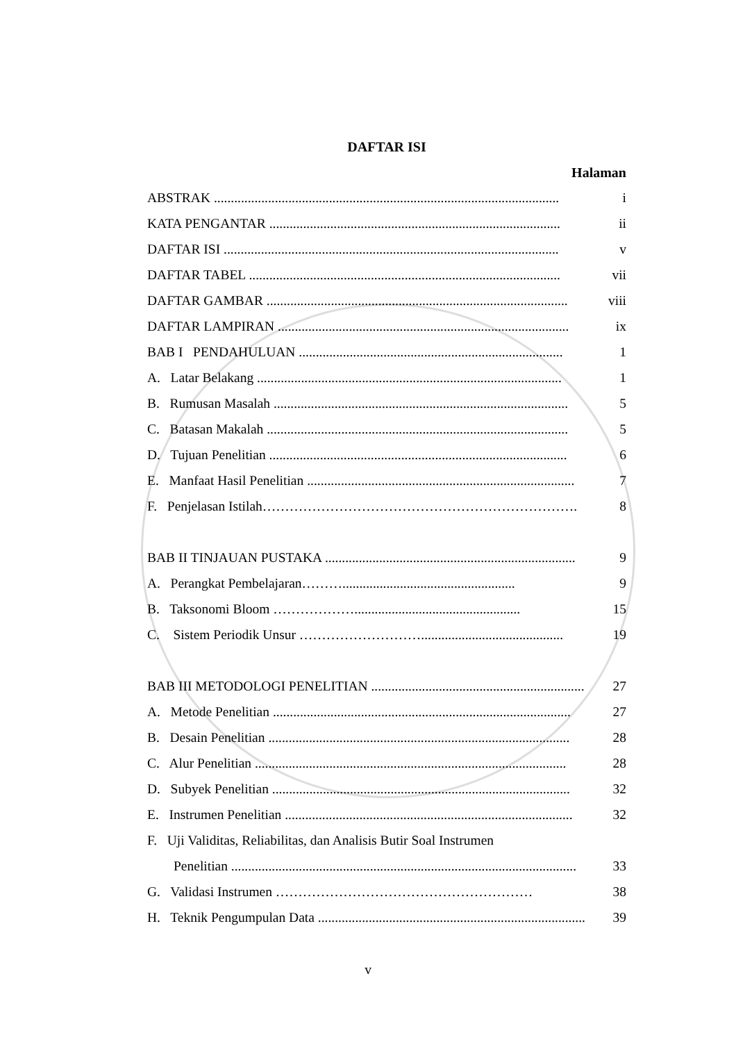DAFTAR ISI
Halaman
ABSTRAK ...................................................................................................... i
KATA PENGANTAR ...................................................................................... ii
DAFTAR ISI ................................................................................................... v
DAFTAR TABEL ............................................................................................ vii
DAFTAR GAMBAR ......................................................................................... viii
DAFTAR LAMPIRAN ...................................................................................... ix
BAB I PENDAHULUAN .............................................................................. 1
A. Latar Belakang .......................................................................................... 1
B. Rumusan Masalah ....................................................................................... 5
C. Batasan Makalah ......................................................................................... 5
D. Tujuan Penelitian ........................................................................................ 6
E. Manfaat Hasil Penelitian ............................................................................... 7
F. Penjelasan Istilah……………………………………………………………. 8
BAB II TINJAUAN PUSTAKA .......................................................................... 9
A. Perangkat Pembelajaran………................................................... 9
B. Taksonomi Bloom ………………................................................. 15
C. Sistem Periodik Unsur ……………………….......................................... 19
BAB III METODOLOGI PENELITIAN ............................................................... 27
A. Metode Penelitian ........................................................................................ 27
B. Desain Penelitian ......................................................................................... 28
C. Alur Penelitian ............................................................................................ 28
D. Subyek Penelitian ........................................................................................ 32
E. Instrumen Penelitian ..................................................................................... 32
F. Uji Validitas, Reliabilitas, dan Analisis Butir Soal Instrumen
Penelitian ...................................................................................................... 33
G. Validasi Instrumen ………………………………………………… 38
H. Teknik Pengumpulan Data ................................................................................ 39
v